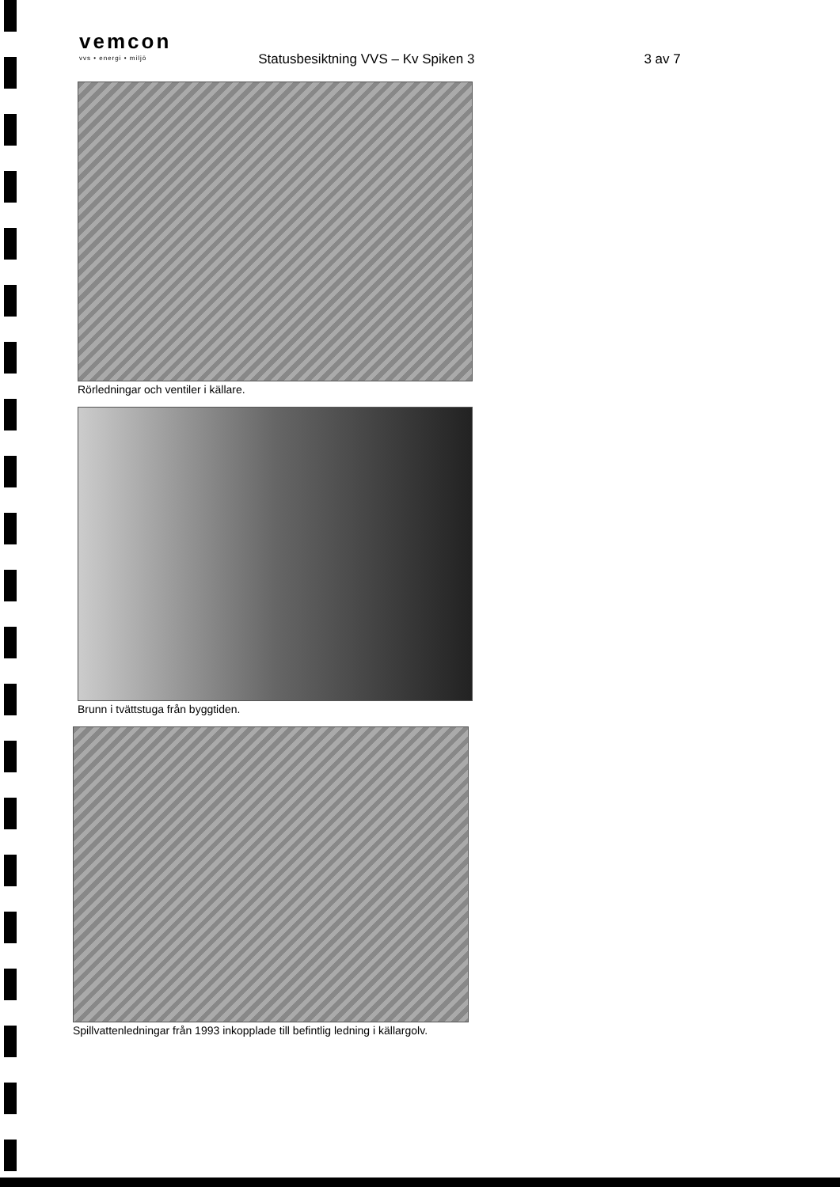vemcon
vvs • energi • miljö
Statusbesiktning VVS – Kv Spiken 3
3 av 7
Rörledningar och ventiler i källare.
Brunn i tvättstuga från byggtiden.
Spillvattenledningar från 1993 inkopplade till befintlig ledning i källargolv.